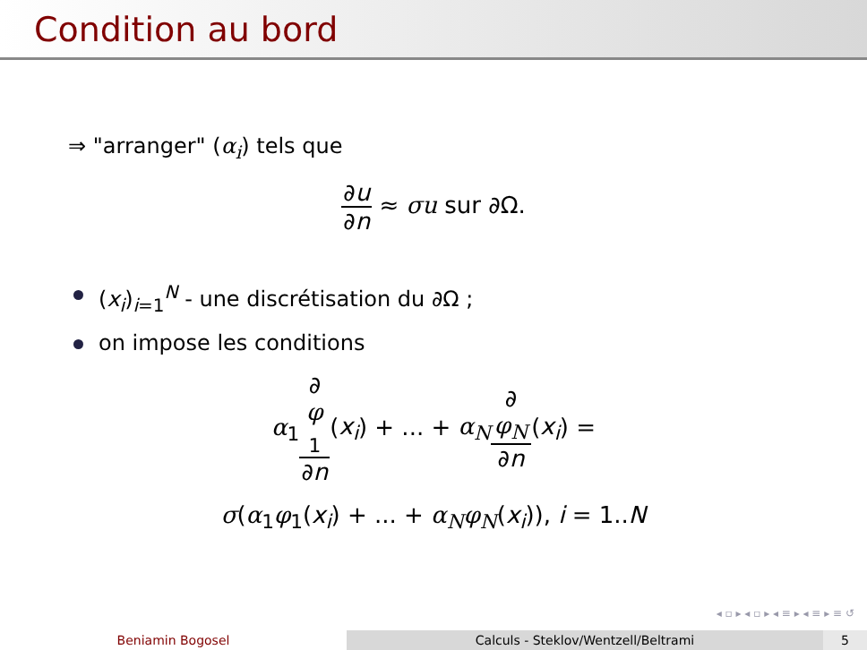Condition au bord
⇒ "arranger" (α<sub>i</sub>) tels que
∂u ∂n ≈ σu sur ∂Ω.
(x<sub>i</sub>)<sub>i=1</sub><sup>N</sup> - une discrétisation du ∂Ω ;
on impose les conditions
α<sub>1</sub>∂
φ
<sub>1</sub> ∂n(x<sub>i</sub>) + ... + α<sub>N</sub>∂
φ<sub>N</sub> ∂n(x<sub>i</sub>) =
σ(α<sub>1</sub>φ<sub>1</sub>(x<sub>i</sub>) + ... + α<sub>N</sub>φ<sub>N</sub>(x<sub>i</sub>)), i = 1..N
◂ ▫ ▸ ◂ ▫ ▸ ◂ ≡ ▸ ◂ ≡ ▸ ≡ ↺
Beniamin Bogosel Calculs - Steklov/Wentzell/Beltrami 5